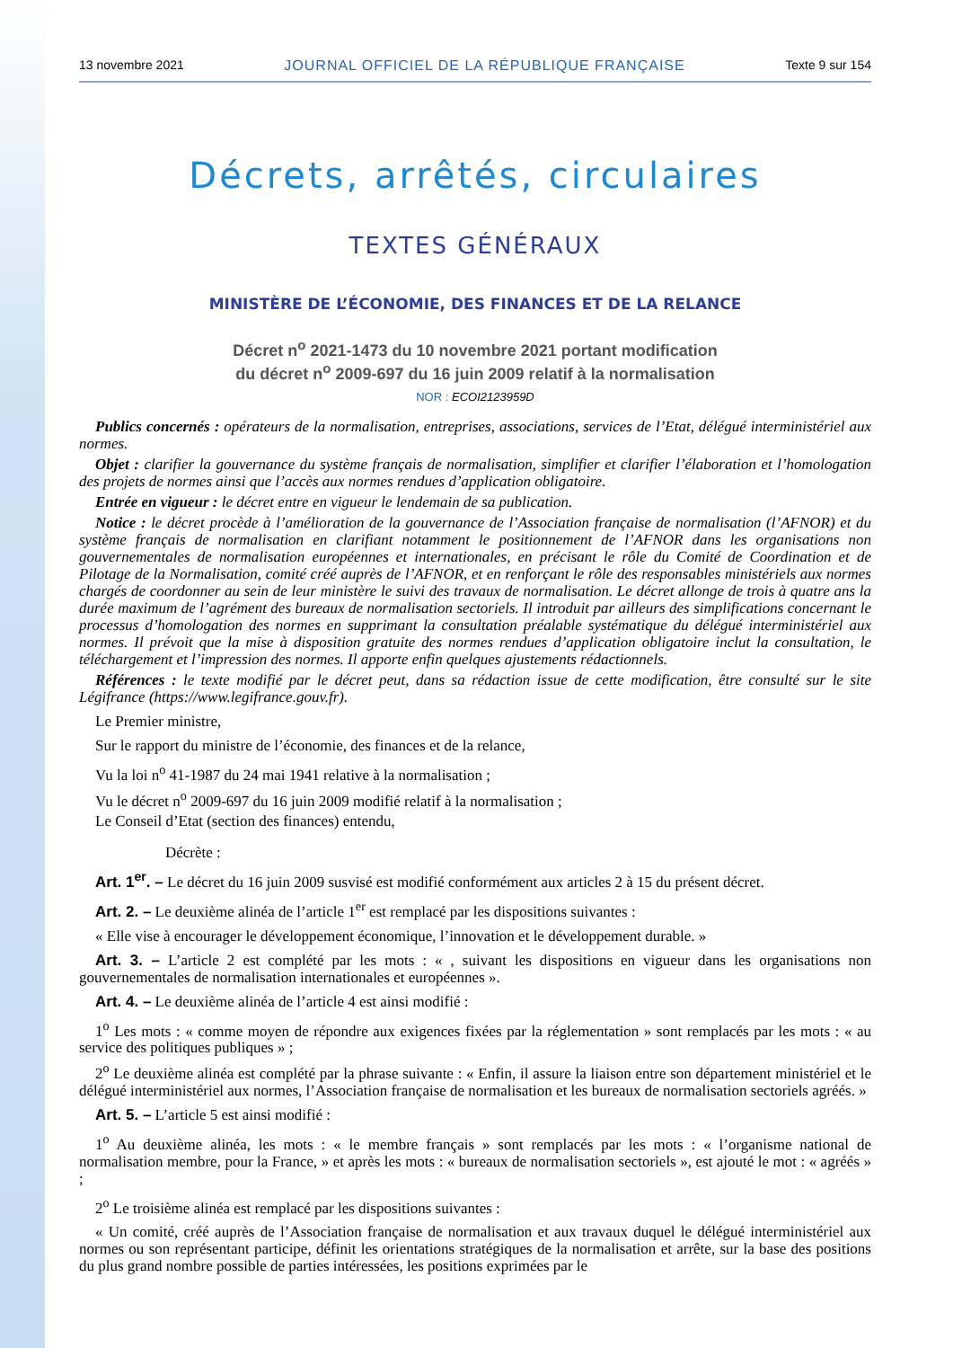13 novembre 2021 JOURNAL OFFICIEL DE LA RÉPUBLIQUE FRANÇAISE Texte 9 sur 154
Décrets, arrêtés, circulaires
TEXTES GÉNÉRAUX
MINISTÈRE DE L’ÉCONOMIE, DES FINANCES ET DE LA RELANCE
Décret n<sup>o</sup> 2021-1473 du 10 novembre 2021 portant modification
du décret n<sup>o</sup> 2009-697 du 16 juin 2009 relatif à la normalisation
NOR : ECOI2123959D
Publics concernés : opérateurs de la normalisation, entreprises, associations, services de l’Etat, délégué interministériel aux normes.
Objet : clarifier la gouvernance du système français de normalisation, simplifier et clarifier l’élaboration et l’homologation des projets de normes ainsi que l’accès aux normes rendues d’application obligatoire.
Entrée en vigueur : le décret entre en vigueur le lendemain de sa publication.
Notice : le décret procède à l’amélioration de la gouvernance de l’Association française de normalisation (l’AFNOR) et du système français de normalisation en clarifiant notamment le positionnement de l’AFNOR dans les organisations non gouvernementales de normalisation européennes et internationales, en précisant le rôle du Comité de Coordination et de Pilotage de la Normalisation, comité créé auprès de l’AFNOR, et en renforçant le rôle des responsables ministériels aux normes chargés de coordonner au sein de leur ministère le suivi des travaux de normalisation. Le décret allonge de trois à quatre ans la durée maximum de l’agrément des bureaux de normalisation sectoriels. Il introduit par ailleurs des simplifications concernant le processus d’homologation des normes en supprimant la consultation préalable systématique du délégué interministériel aux normes. Il prévoit que la mise à disposition gratuite des normes rendues d’application obligatoire inclut la consultation, le téléchargement et l’impression des normes. Il apporte enfin quelques ajustements rédactionnels.
Références : le texte modifié par le décret peut, dans sa rédaction issue de cette modification, être consulté sur le site Légifrance (https://www.legifrance.gouv.fr).
Le Premier ministre,
Sur le rapport du ministre de l’économie, des finances et de la relance,
Vu la loi n<sup>o</sup> 41-1987 du 24 mai 1941 relative à la normalisation ;
Vu le décret n<sup>o</sup> 2009-697 du 16 juin 2009 modifié relatif à la normalisation ;
Le Conseil d’Etat (section des finances) entendu,
Décrète :
Art. 1<sup>er</sup>. – Le décret du 16 juin 2009 susvisé est modifié conformément aux articles 2 à 15 du présent décret.
Art. 2. – Le deuxième alinéa de l’article 1<sup>er</sup> est remplacé par les dispositions suivantes :
« Elle vise à encourager le développement économique, l’innovation et le développement durable. »
Art. 3. – L’article 2 est complété par les mots : « , suivant les dispositions en vigueur dans les organisations non gouvernementales de normalisation internationales et européennes ».
Art. 4. – Le deuxième alinéa de l’article 4 est ainsi modifié :
1<sup>o</sup> Les mots : « comme moyen de répondre aux exigences fixées par la réglementation » sont remplacés par les mots : « au service des politiques publiques » ;
2<sup>o</sup> Le deuxième alinéa est complété par la phrase suivante : « Enfin, il assure la liaison entre son département ministériel et le délégué interministériel aux normes, l’Association française de normalisation et les bureaux de normalisation sectoriels agréés. »
Art. 5. – L’article 5 est ainsi modifié :
1<sup>o</sup> Au deuxième alinéa, les mots : « le membre français » sont remplacés par les mots : « l’organisme national de normalisation membre, pour la France, » et après les mots : « bureaux de normalisation sectoriels », est ajouté le mot : « agréés » ;
2<sup>o</sup> Le troisième alinéa est remplacé par les dispositions suivantes :
« Un comité, créé auprès de l’Association française de normalisation et aux travaux duquel le délégué interministériel aux normes ou son représentant participe, définit les orientations stratégiques de la normalisation et arrête, sur la base des positions du plus grand nombre possible de parties intéressées, les positions exprimées par le